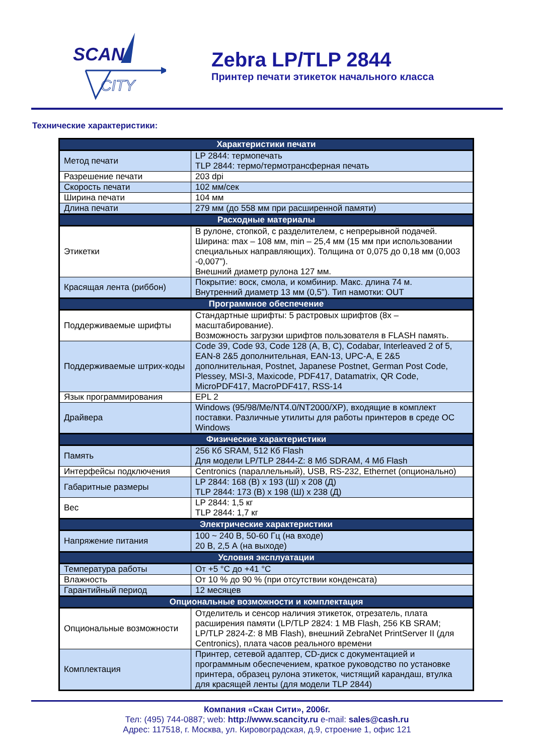SCAN
CITY
Zebra LP/TLP 2844
Принтер печати этикеток начального класса
Технические характеристики:
| Характеристики печати | |
| --- | --- |
| Метод печати | LP 2844: термопечать TLP 2844: термо/термотрансферная печать |
| Разрешение печати | 203 dpi |
| Скорость печати | 102 мм/сек |
| Ширина печати | 104 мм |
| Длина печати | 279 мм (до 558 мм при расширенной памяти) |
| Расходные материалы | |
| Этикетки | В рулоне, стопкой, с разделителем, с непрерывной подачей. Ширина: max – 108 мм, min – 25,4 мм (15 мм при использовании специальных направляющих). Толщина от 0,075 до 0,18 мм (0,003 -0,007"). Внешний диаметр рулона 127 мм. |
| Красящая лента (риббон) | Покрытие: воск, смола, и комбинир. Макс. длина 74 м. Внутренний диаметр 13 мм (0,5"). Тип намотки: OUT |
| Программное обеспечение | |
| Поддерживаемые шрифты | Стандартные шрифты: 5 растровых шрифтов (8х – масштабирование). Возможность загрузки шрифтов пользователя в FLASH память. |
| Поддерживаемые штрих-коды | Code 39, Code 93, Code 128 (A, B, C), Codabar, Interleaved 2 of 5, EAN-8 2&5 дополнительная, EAN-13, UPC-A, E 2&5 дополнительная, Postnet, Japanese Postnet, German Post Code, Plessey, MSI-3, Maxicode, PDF417, Datamatrix, QR Code, MicroPDF417, MacroPDF417, RSS-14 |
| Язык программирования | EPL 2 |
| Драйвера | Windows (95/98/Me/NT4.0/NT2000/XP), входящие в комплект поставки. Различные утилиты для работы принтеров в среде ОС Windows |
| Физические характеристики | |
| Память | 256 Кб SRAM, 512 Кб Flash Для модели LP/TLP 2844-Z: 8 Мб SDRAM, 4 Мб Flash |
| Интерфейсы подключения | Centronics (параллельный), USB, RS-232, Ethernet (опционально) |
| Габаритные размеры | LP 2844: 168 (В) х 193 (Ш) х 208 (Д) TLP 2844: 173 (В) х 198 (Ш) х 238 (Д) |
| Вес | LP 2844: 1,5 кг TLP 2844: 1,7 кг |
| Электрические характеристики | |
| Напряжение питания | 100 ~ 240 В, 50-60 Гц (на входе) 20 В, 2,5 А (на выходе) |
| Условия эксплуатации | |
| Температура работы | От +5 °С до +41 °С |
| Влажность | От 10 % до 90 % (при отсутствии конденсата) |
| Гарантийный период | 12 месяцев |
| Опциональные возможности и комплектация | |
| Опциональные возможности | Отделитель и сенсор наличия этикеток, отрезатель, плата расширения памяти (LP/TLP 2824: 1 MB Flash, 256 KB SRAM; LP/TLP 2824-Z: 8 MB Flash), внешний ZebraNet PrintServer II (для Centronics), плата часов реального времени |
| Комплектация | Принтер, сетевой адаптер, CD-диск с документацией и программным обеспечением, краткое руководство по установке принтера, образец рулона этикеток, чистящий карандаш, втулка для красящей ленты (для модели TLP 2844) |
Компания «Скан Сити», 2006г.
Тел: (495) 744-0887; web: http://www.scancity.ru e-mail: sales@cash.ru
Адрес: 117518, г. Москва, ул. Кировоградская, д.9, строение 1, офис 121